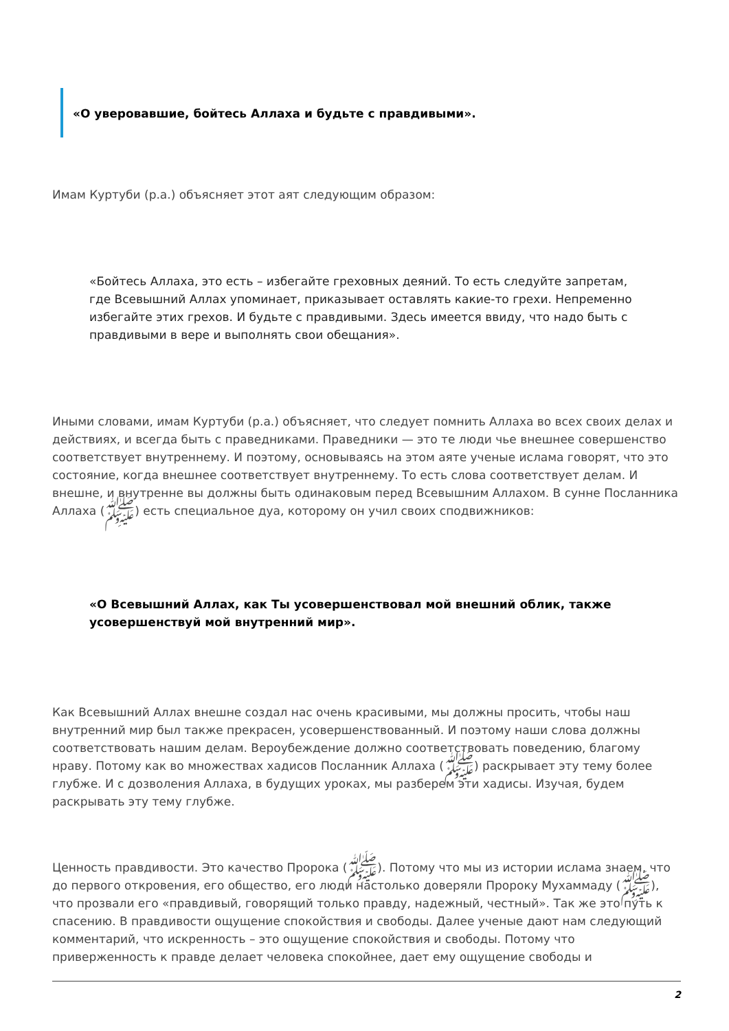«О уверовавшие, бойтесь Аллаха и будьте с правдивыми».
Имам Куртуби (р.а.) объясняет этот аят следующим образом:
«Бойтесь Аллаха, это есть – избегайте греховных деяний. То есть следуйте запретам, где Всевышний Аллах упоминает, приказывает оставлять какие-то грехи. Непременно избегайте этих грехов. И будьте с правдивыми. Здесь имеется ввиду, что надо быть с правдивыми в вере и выполнять свои обещания».
Иными словами, имам Куртуби (р.а.) объясняет, что следует помнить Аллаха во всех своих делах и действиях, и всегда быть с праведниками. Праведники — это те люди чье внешнее совершенство соответствует внутреннему. И поэтому, основываясь на этом аяте ученые ислама говорят, что это состояние, когда внешнее соответствует внутреннему. То есть слова соответствует делам. И внешне, и внутренне вы должны быть одинаковым перед Всевышним Аллахом. В сунне Посланника Аллаха (ﷺ) есть специальное дуа, которому он учил своих сподвижников:
«О Всевышний Аллах, как Ты усовершенствовал мой внешний облик, также усовершенствуй мой внутренний мир».
Как Всевышний Аллах внешне создал нас очень красивыми, мы должны просить, чтобы наш внутренний мир был также прекрасен, усовершенствованный. И поэтому наши слова должны соответствовать нашим делам. Вероубеждение должно соответствовать поведению, благому нраву. Потому как во множествах хадисов Посланник Аллаха (ﷺ) раскрывает эту тему более глубже. И с дозволения Аллаха, в будущих уроках, мы разберем эти хадисы. Изучая, будем раскрывать эту тему глубже.
Ценность правдивости. Это качество Пророка (ﷺ). Потому что мы из истории ислама знаем, что до первого откровения, его общество, его люди настолько доверяли Пророку Мухаммаду (ﷺ), что прозвали его «правдивый, говорящий только правду, надежный, честный». Так же это путь к спасению. В правдивости ощущение спокойствия и свободы. Далее ученые дают нам следующий комментарий, что искренность – это ощущение спокойствия и свободы. Потому что приверженность к правде делает человека спокойнее, дает ему ощущение свободы и
2